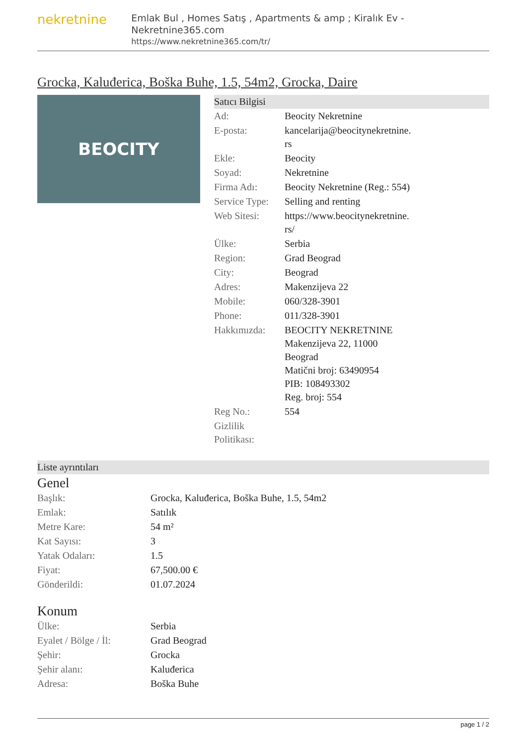nekretnine
Emlak Bul , Homes Satış , Apartments & amp ; Kiralık Ev - Nekretnine365.com
https://www.nekretnine365.com/tr/
Grocka, Kaluđerica, Boška Buhe, 1.5, 54m2, Grocka, Daire
BEOCITY
Satıcı Bilgisi
| Ad: | Beocity Nekretnine |
| E-posta: | kancelarija@beocitynekretnine. rs |
| Ekle: | Beocity |
| Soyad: | Nekretnine |
| Firma Adı: | Beocity Nekretnine (Reg.: 554) |
| Service Type: | Selling and renting |
| Web Sitesi: | https://www.beocitynekretnine. rs/ |
| Ülke: | Serbia |
| Region: | Grad Beograd |
| City: | Beograd |
| Adres: | Makenzijeva 22 |
| Mobile: | 060/328-3901 |
| Phone: | 011/328-3901 |
| Hakkımızda: | BEOCITY NEKRETNINE Makenzijeva 22, 11000 Beograd Matični broj: 63490954 PIB: 108493302 Reg. broj: 554 |
| Reg No.: | 554 |
| Gizlilik Politikası: | |
Liste ayrıntıları
Genel
| Başlık: | Grocka, Kaluđerica, Boška Buhe, 1.5, 54m2 |
| Emlak: | Satılık |
| Metre Kare: | 54 m² |
| Kat Sayısı: | 3 |
| Yatak Odaları: | 1.5 |
| Fiyat: | 67,500.00 € |
| Gönderildi: | 01.07.2024 |
Konum
| Ülke: | Serbia |
| Eyalet / Bölge / İl: | Grad Beograd |
| Şehir: | Grocka |
| Şehir alanı: | Kaluđerica |
| Adresa: | Boška Buhe |
page 1 / 2